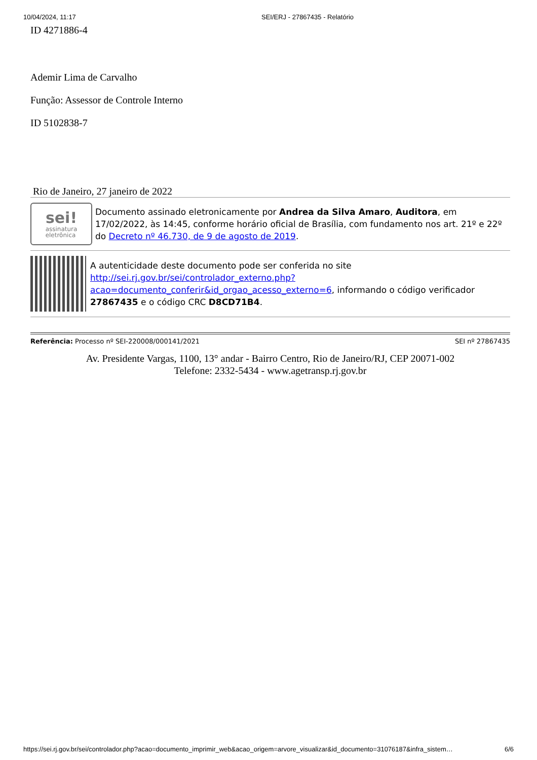10/04/2024, 11:17 SEI/ERJ - 27867435 - Relatório
ID 4271886-4
Ademir Lima de Carvalho
Função: Assessor de Controle Interno
ID 5102838-7
Rio de Janeiro, 27 janeiro de 2022
sei!
assinatura
eletrônica
Documento assinado eletronicamente por Andrea da Silva Amaro, Auditora, em 17/02/2022, às 14:45, conforme horário oficial de Brasília, com fundamento nos art. 21º e 22º do Decreto nº 46.730, de 9 de agosto de 2019.
A autenticidade deste documento pode ser conferida no site http://sei.rj.gov.br/sei/controlador_externo.php?acao=documento_conferir&id_orgao_acesso_externo=6, informando o código verificador 27867435 e o código CRC D8CD71B4.
Referência: Processo nº SEI-220008/000141/2021 SEI nº 27867435
Av. Presidente Vargas, 1100, 13° andar - Bairro Centro, Rio de Janeiro/RJ, CEP 20071-002
Telefone: 2332-5434 - www.agetransp.rj.gov.br
https://sei.rj.gov.br/sei/controlador.php?acao=documento_imprimir_web&acao_origem=arvore_visualizar&id_documento=31076187&infra_sistem… 6/6